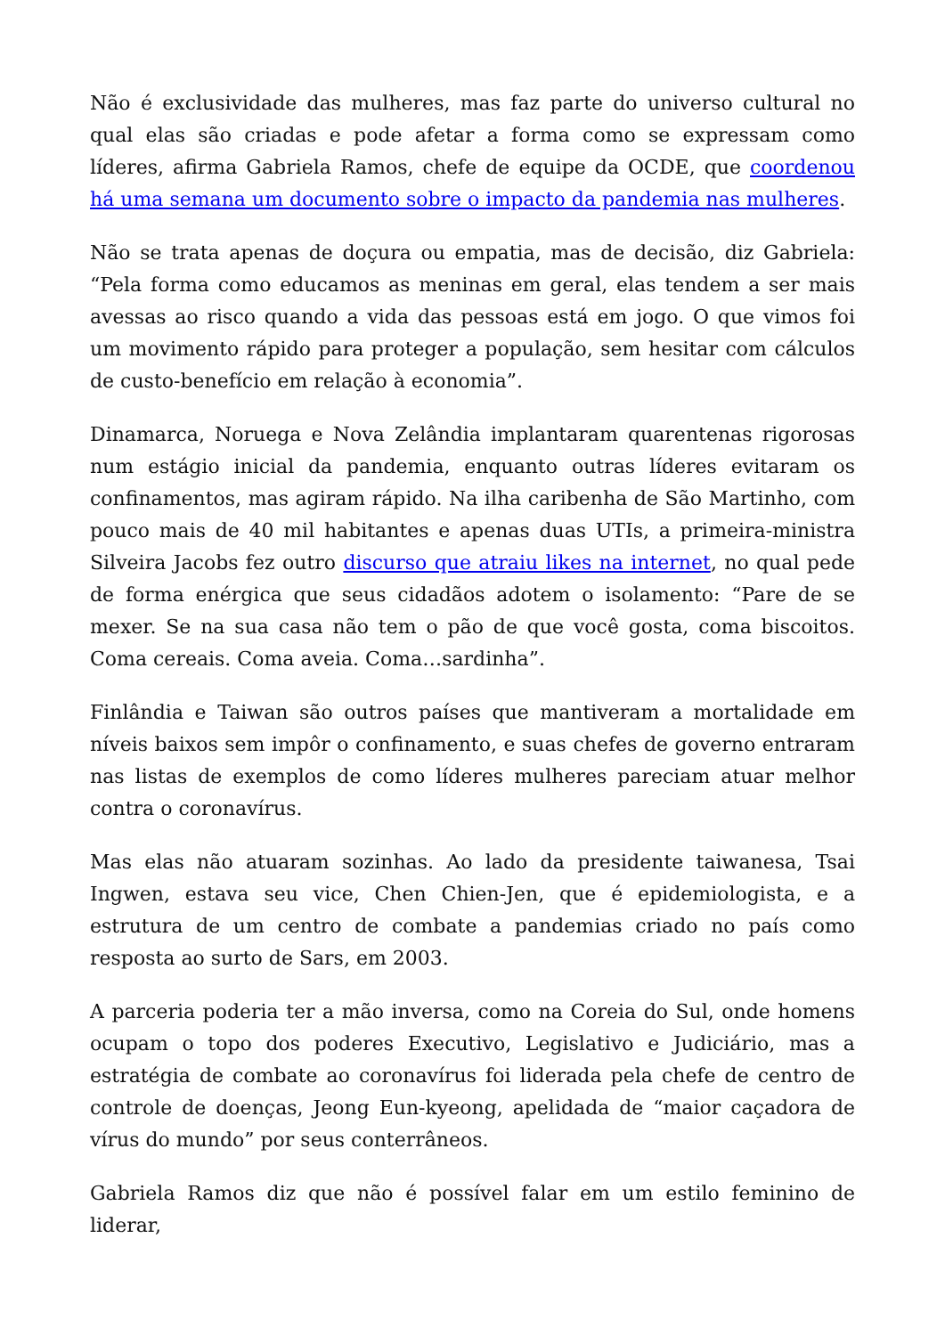Não é exclusividade das mulheres, mas faz parte do universo cultural no qual elas são criadas e pode afetar a forma como se expressam como líderes, afirma Gabriela Ramos, chefe de equipe da OCDE, que coordenou há uma semana um documento sobre o impacto da pandemia nas mulheres.
Não se trata apenas de doçura ou empatia, mas de decisão, diz Gabriela: “Pela forma como educamos as meninas em geral, elas tendem a ser mais avessas ao risco quando a vida das pessoas está em jogo. O que vimos foi um movimento rápido para proteger a população, sem hesitar com cálculos de custo-benefício em relação à economia”.
Dinamarca, Noruega e Nova Zelândia implantaram quarentenas rigorosas num estágio inicial da pandemia, enquanto outras líderes evitaram os confinamentos, mas agiram rápido. Na ilha caribenha de São Martinho, com pouco mais de 40 mil habitantes e apenas duas UTIs, a primeira-ministra Silveira Jacobs fez outro discurso que atraiu likes na internet, no qual pede de forma enérgica que seus cidadãos adotem o isolamento: “Pare de se mexer. Se na sua casa não tem o pão de que você gosta, coma biscoitos. Coma cereais. Coma aveia. Coma…sardinha”.
Finlândia e Taiwan são outros países que mantiveram a mortalidade em níveis baixos sem impôr o confinamento, e suas chefes de governo entraram nas listas de exemplos de como líderes mulheres pareciam atuar melhor contra o coronavírus.
Mas elas não atuaram sozinhas. Ao lado da presidente taiwanesa, Tsai Ingwen, estava seu vice, Chen Chien-Jen, que é epidemiologista, e a estrutura de um centro de combate a pandemias criado no país como resposta ao surto de Sars, em 2003.
A parceria poderia ter a mão inversa, como na Coreia do Sul, onde homens ocupam o topo dos poderes Executivo, Legislativo e Judiciário, mas a estratégia de combate ao coronavírus foi liderada pela chefe de centro de controle de doenças, Jeong Eun-kyeong, apelidada de “maior caçadora de vírus do mundo” por seus conterrâneos.
Gabriela Ramos diz que não é possível falar em um estilo feminino de liderar,